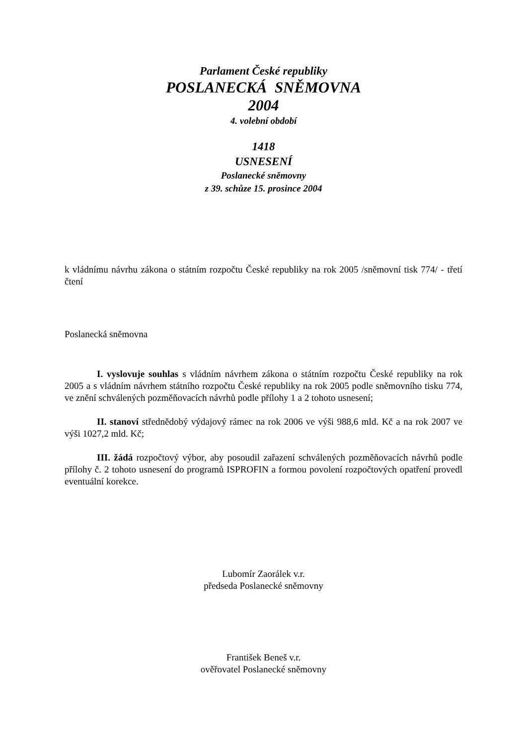Parlament České republiky
POSLANECKÁ SNĚMOVNA
2004
4. volební období
1418
USNESENÍ
Poslanecké sněmovny
z 39. schůze 15. prosince 2004
k vládnímu návrhu zákona o státním rozpočtu České republiky na rok 2005 /sněmovní tisk 774/ - třetí čtení
Poslanecká sněmovna
I. vyslovuje souhlas s vládním návrhem zákona o státním rozpočtu České republiky na rok 2005 a s vládním návrhem státního rozpočtu České republiky na rok 2005 podle sněmovního tisku 774, ve znění schválených pozměňovacích návrhů podle přílohy 1 a 2 tohoto usnesení;
II. stanoví střednědobý výdajový rámec na rok 2006 ve výši 988,6 mld. Kč a na rok 2007 ve výši 1027,2 mld. Kč;
III. žádá rozpočtový výbor, aby posoudil zařazení schválených pozměňovacích návrhů podle přílohy č. 2 tohoto usnesení do programů ISPROFIN a formou povolení rozpočtových opatření provedl eventuální korekce.
Lubomír Zaorálek v.r.
předseda Poslanecké sněmovny
František Beneš v.r.
ověřovatel Poslanecké sněmovny